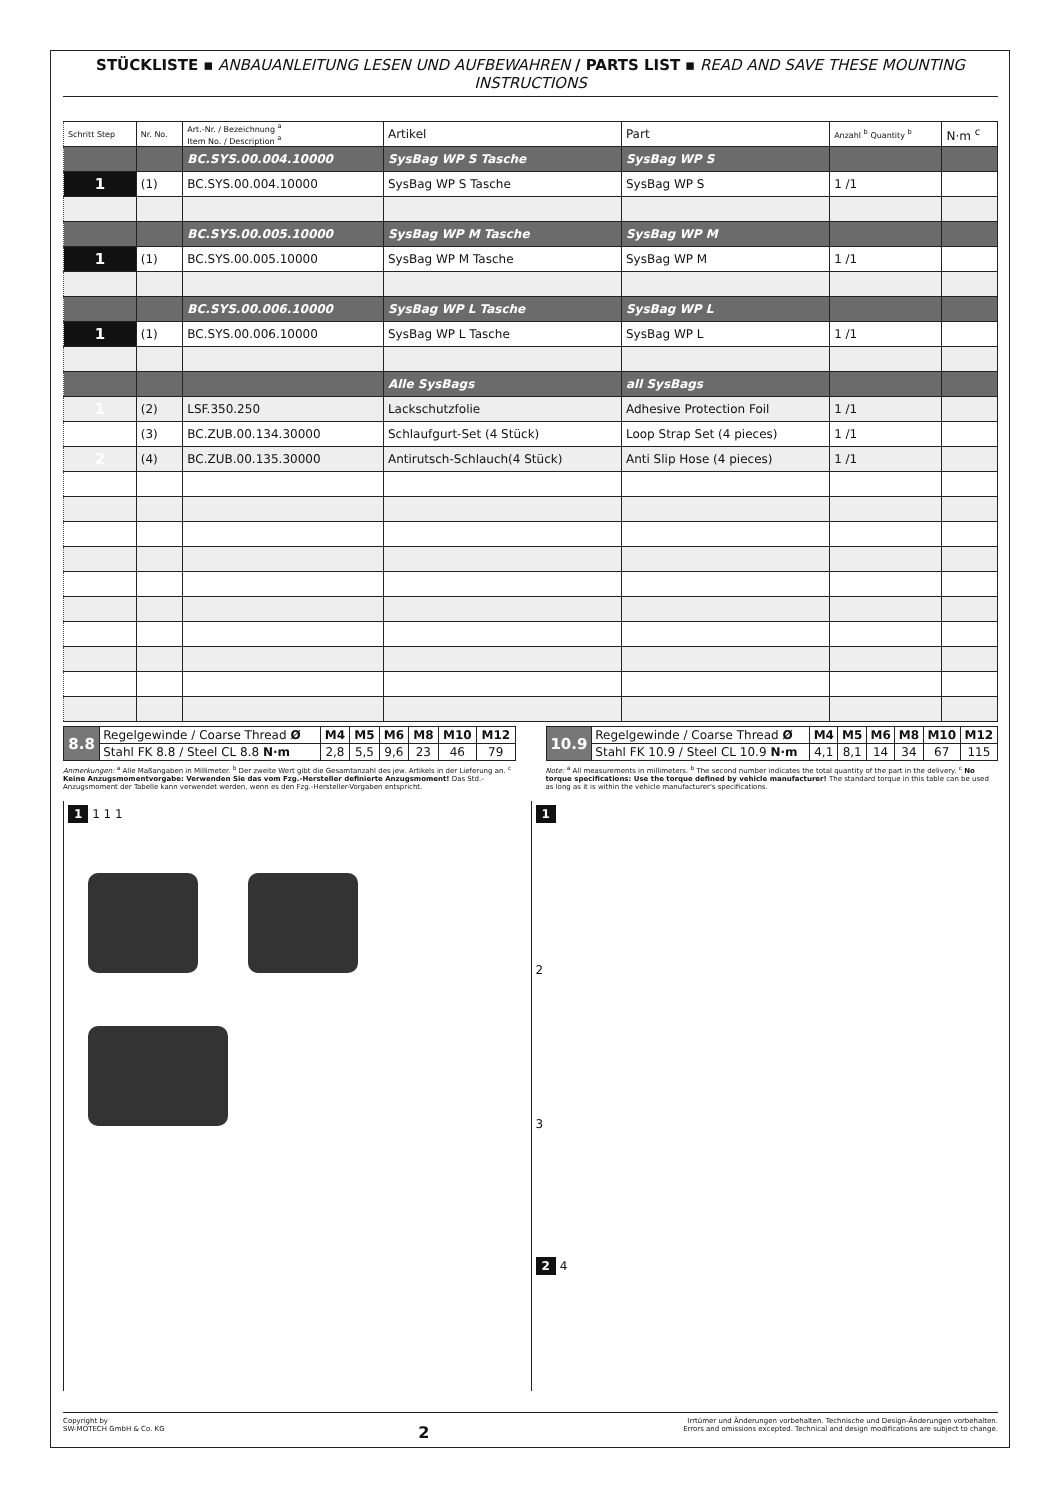STÜCKLISTE ▪ ANBAUANLEITUNG LESEN UND AUFBEWAHREN / PARTS LIST ▪ READ AND SAVE THESE MOUNTING INSTRUCTIONS
| Schritt Step | Nr. No. | Art.-Nr. / Bezeichnung <sup>a</sup> Item No. / Description <sup>a</sup> | Artikel | Part | Anzahl <sup>b</sup> Quantity <sup>b</sup> | N·m <sup>c</sup> |
| --- | --- | --- | --- | --- | --- | --- |
| | | BC.SYS.00.004.10000 | SysBag WP S Tasche | SysBag WP S | | |
| 1 | (1) | BC.SYS.00.004.10000 | SysBag WP S Tasche | SysBag WP S | 1 /1 | |
| | | BC.SYS.00.005.10000 | SysBag WP M Tasche | SysBag WP M | | |
| 1 | (1) | BC.SYS.00.005.10000 | SysBag WP M Tasche | SysBag WP M | 1 /1 | |
| | | BC.SYS.00.006.10000 | SysBag WP L Tasche | SysBag WP L | | |
| 1 | (1) | BC.SYS.00.006.10000 | SysBag WP L Tasche | SysBag WP L | 1 /1 | |
| | | | Alle SysBags | all SysBags | | |
| 1 | (2) | LSF.350.250 | Lackschutzfolie | Adhesive Protection Foil | 1 /1 | |
| | (3) | BC.ZUB.00.134.30000 | Schlaufgurt-Set (4 Stück) | Loop Strap Set (4 pieces) | 1 /1 | |
| 2 | (4) | BC.ZUB.00.135.30000 | Antirutsch-Schlauch(4 Stück) | Anti Slip Hose (4 pieces) | 1 /1 | |
| 8.8 | Regelgewinde / Coarse Thread Ø | M4 | M5 | M6 | M8 | M10 | M12 |
| | Stahl FK 8.8 / Steel CL 8.8 N·m | 2,8 | 5,5 | 9,6 | 23 | 46 | 79 |
| 10.9 | Regelgewinde / Coarse Thread Ø | M4 | M5 | M6 | M8 | M10 | M12 |
| | Stahl FK 10.9 / Steel CL 10.9 N·m | 4,1 | 8,1 | 14 | 34 | 67 | 115 |
Anmerkungen: <sup>a</sup> Alle Maßangaben in Millimeter. <sup>b</sup> Der zweite Wert gibt die Gesamtanzahl des jew. Artikels in der Lieferung an. <sup>c</sup> Keine Anzugsmomentvorgabe: Verwenden Sie das vom Fzg.-Hersteller definierte Anzugsmoment! Das Std.-Anzugsmoment der Tabelle kann verwendet werden, wenn es den Fzg.-Hersteller-Vorgaben entspricht.
Note: <sup>a</sup> All measurements in millimeters. <sup>b</sup> The second number indicates the total quantity of the part in the delivery. <sup>c</sup> No torque specifications: Use the torque defined by vehicle manufacturer! The standard torque in this table can be used as long as it is within the vehicle manufacturer's specifications.
1 1 1 1
1
2
3
2 4
Copyright by
SW-MOTECH GmbH & Co. KG
2
Irrtümer und Änderungen vorbehalten. Technische und Design-Änderungen vorbehalten.
Errors and omissions excepted. Technical and design modifications are subject to change.